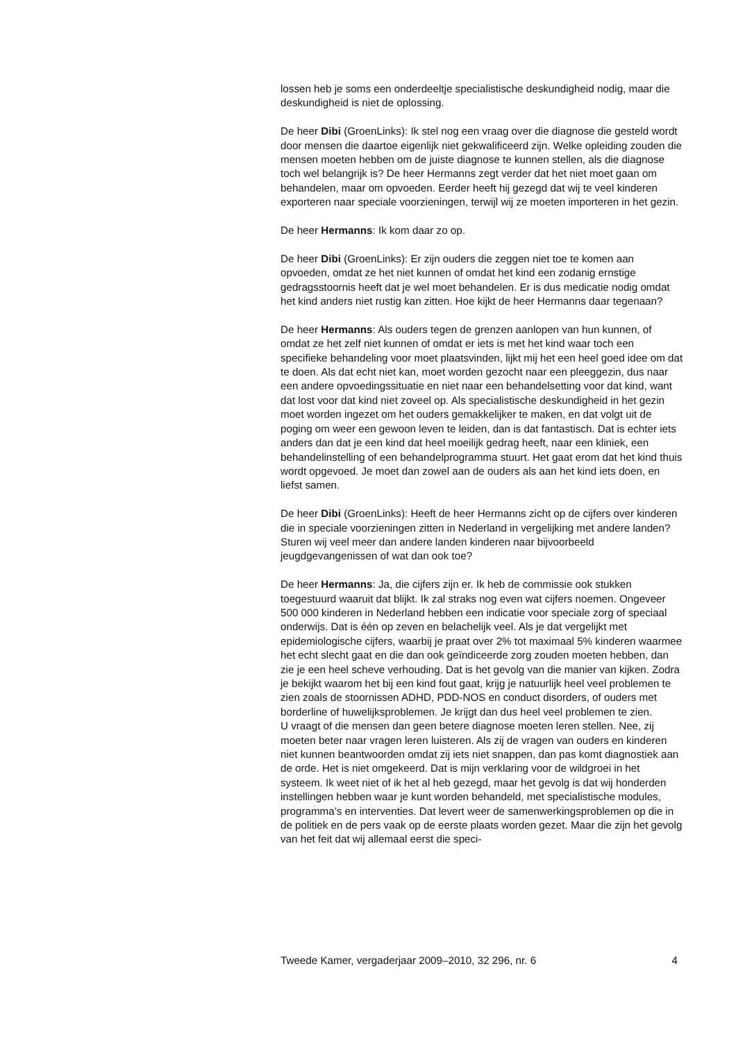lossen heb je soms een onderdeeltje specialistische deskundigheid nodig, maar die deskundigheid is niet de oplossing.
De heer Dibi (GroenLinks): Ik stel nog een vraag over die diagnose die gesteld wordt door mensen die daartoe eigenlijk niet gekwalificeerd zijn. Welke opleiding zouden die mensen moeten hebben om de juiste diagnose te kunnen stellen, als die diagnose toch wel belangrijk is? De heer Hermanns zegt verder dat het niet moet gaan om behandelen, maar om opvoeden. Eerder heeft hij gezegd dat wij te veel kinderen exporteren naar speciale voorzieningen, terwijl wij ze moeten importeren in het gezin.
De heer Hermanns: Ik kom daar zo op.
De heer Dibi (GroenLinks): Er zijn ouders die zeggen niet toe te komen aan opvoeden, omdat ze het niet kunnen of omdat het kind een zodanig ernstige gedragsstoornis heeft dat je wel moet behandelen. Er is dus medicatie nodig omdat het kind anders niet rustig kan zitten. Hoe kijkt de heer Hermanns daar tegenaan?
De heer Hermanns: Als ouders tegen de grenzen aanlopen van hun kunnen, of omdat ze het zelf niet kunnen of omdat er iets is met het kind waar toch een specifieke behandeling voor moet plaatsvinden, lijkt mij het een heel goed idee om dat te doen. Als dat echt niet kan, moet worden gezocht naar een pleeggezin, dus naar een andere opvoedingssituatie en niet naar een behandelsetting voor dat kind, want dat lost voor dat kind niet zoveel op. Als specialistische deskundigheid in het gezin moet worden ingezet om het ouders gemakkelijker te maken, en dat volgt uit de poging om weer een gewoon leven te leiden, dan is dat fantastisch. Dat is echter iets anders dan dat je een kind dat heel moeilijk gedrag heeft, naar een kliniek, een behandelinstelling of een behandelprogramma stuurt. Het gaat erom dat het kind thuis wordt opgevoed. Je moet dan zowel aan de ouders als aan het kind iets doen, en liefst samen.
De heer Dibi (GroenLinks): Heeft de heer Hermanns zicht op de cijfers over kinderen die in speciale voorzieningen zitten in Nederland in vergelijking met andere landen? Sturen wij veel meer dan andere landen kinderen naar bijvoorbeeld jeugdgevangenissen of wat dan ook toe?
De heer Hermanns: Ja, die cijfers zijn er. Ik heb de commissie ook stukken toegestuurd waaruit dat blijkt. Ik zal straks nog even wat cijfers noemen. Ongeveer 500 000 kinderen in Nederland hebben een indicatie voor speciale zorg of speciaal onderwijs. Dat is één op zeven en belachelijk veel. Als je dat vergelijkt met epidemiologische cijfers, waarbij je praat over 2% tot maximaal 5% kinderen waarmee het echt slecht gaat en die dan ook geïndiceerde zorg zouden moeten hebben, dan zie je een heel scheve verhouding. Dat is het gevolg van die manier van kijken. Zodra je bekijkt waarom het bij een kind fout gaat, krijg je natuurlijk heel veel problemen te zien zoals de stoornissen ADHD, PDD-NOS en conduct disorders, of ouders met borderline of huwelijksproblemen. Je krijgt dan dus heel veel problemen te zien.
U vraagt of die mensen dan geen betere diagnose moeten leren stellen. Nee, zij moeten beter naar vragen leren luisteren. Als zij de vragen van ouders en kinderen niet kunnen beantwoorden omdat zij iets niet snappen, dan pas komt diagnostiek aan de orde. Het is niet omgekeerd. Dat is mijn verklaring voor de wildgroei in het systeem. Ik weet niet of ik het al heb gezegd, maar het gevolg is dat wij honderden instellingen hebben waar je kunt worden behandeld, met specialistische modules, programma’s en interventies. Dat levert weer de samenwerkingsproblemen op die in de politiek en de pers vaak op de eerste plaats worden gezet. Maar die zijn het gevolg van het feit dat wij allemaal eerst die speci-
Tweede Kamer, vergaderjaar 2009–2010, 32 296, nr. 6 4